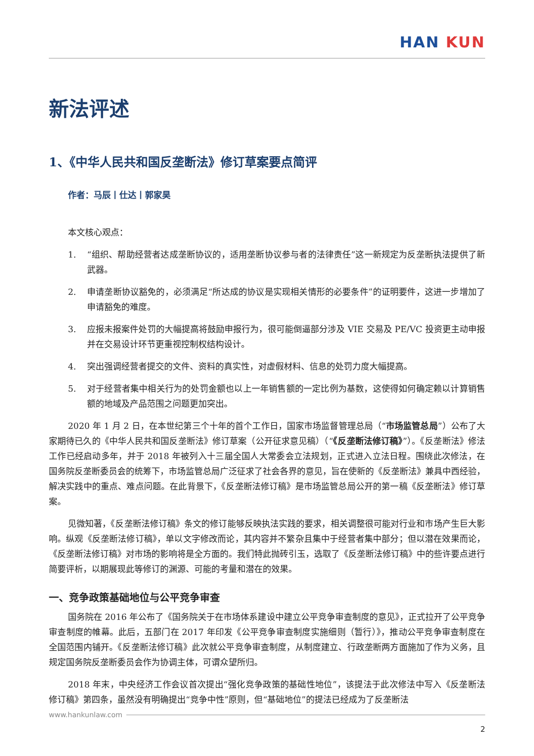HAN KUN
新法评述
1、《中华人民共和国反垄断法》修订草案要点简评
作者：马辰丨仕达丨郭家昊
本文核心观点：
1. “组织、帮助经营者达成垄断协议的，适用垄断协议参与者的法律责任”这一新规定为反垄断执法提供了新武器。
2. 申请垄断协议豁免的，必须满足“所达成的协议是实现相关情形的必要条件”的证明要件，这进一步增加了申请豁免的难度。
3. 应报未报案件处罚的大幅提高将鼓励申报行为，很可能倒逼部分涉及 VIE 交易及 PE/VC 投资更主动申报并在交易设计环节更重视控制权结构设计。
4. 突出强调经营者提交的文件、资料的真实性，对虚假材料、信息的处罚力度大幅提高。
5. 对于经营者集中相关行为的处罚金额也以上一年销售额的一定比例为基数，这使得如何确定赖以计算销售额的地域及产品范围之问题更加突出。
2020 年 1 月 2 日，在本世纪第三个十年的首个工作日，国家市场监督管理总局（“市场监管总局”）公布了大家期待已久的《中华人民共和国反垄断法》修订草案（公开征求意见稿）（“《反垄断法修订稿》”）。《反垄断法》修法工作已经启动多年，并于 2018 年被列入十三届全国人大常委会立法规划，正式进入立法日程。围绕此次修法，在国务院反垄断委员会的统筹下，市场监管总局广泛征求了社会各界的意见，旨在使新的《反垄断法》兼具中西经验，解决实践中的重点、难点问题。在此背景下，《反垄断法修订稿》是市场监管总局公开的第一稿《反垄断法》修订草案。
见微知著，《反垄断法修订稿》条文的修订能够反映执法实践的要求，相关调整很可能对行业和市场产生巨大影响。纵观《反垄断法修订稿》，单以文字修改而论，其内容并不繁杂且集中于经营者集中部分；但以潜在效果而论，《反垄断法修订稿》对市场的影响将是全方面的。我们特此抛砖引玉，选取了《反垄断法修订稿》中的些许要点进行简要评析，以期展现此等修订的渊源、可能的考量和潜在的效果。
一、竞争政策基础地位与公平竞争审查
国务院在 2016 年公布了《国务院关于在市场体系建设中建立公平竞争审查制度的意见》，正式拉开了公平竞争审查制度的帷幕。此后，五部门在 2017 年印发《公平竞争审查制度实施细则（暂行）》，推动公平竞争审查制度在全国范围内铺开。《反垄断法修订稿》此次就公平竞争审查制度，从制度建立、行政垄断两方面施加了作为义务，且规定国务院反垄断委员会作为协调主体，可谓众望所归。
2018 年末，中央经济工作会议首次提出“强化竞争政策的基础性地位”，该提法于此次修法中写入《反垄断法修订稿》第四条，虽然没有明确提出“竞争中性”原则，但“基础地位”的提法已经成为了反垄断法
www.hankunlaw.com
2